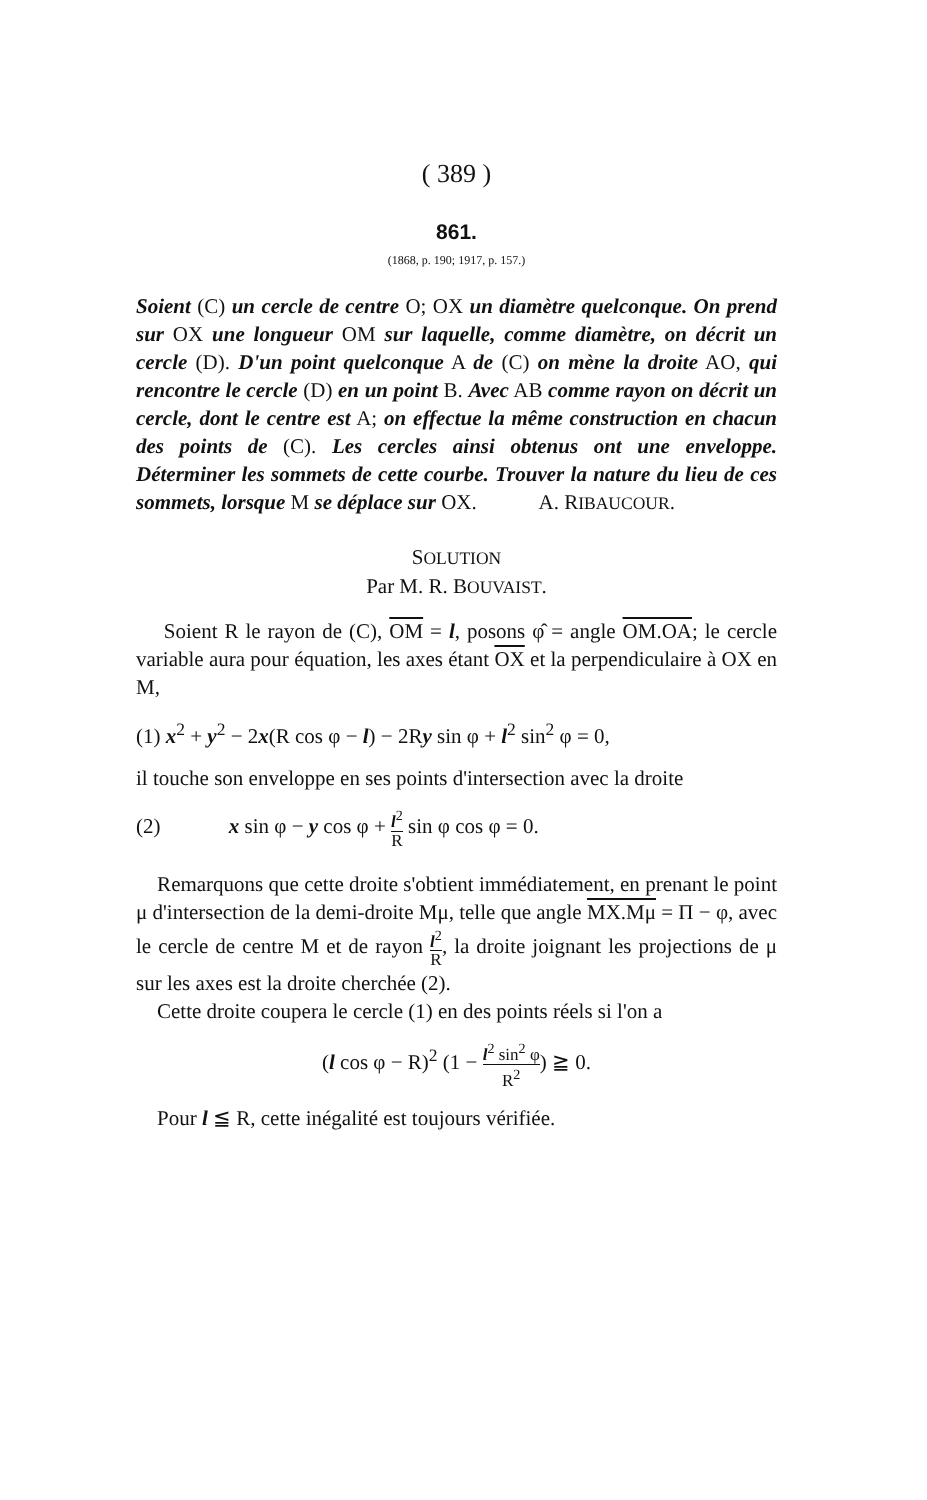( 389 )
861.
(1868, p. 190; 1917, p. 157.)
Soient (C) un cercle de centre O; OX un diamètre quelconque. On prend sur OX une longueur OM sur laquelle, comme diamètre, on décrit un cercle (D). D'un point quelconque A de (C) on mène la droite AO, qui rencontre le cercle (D) en un point B. Avec AB comme rayon on décrit un cercle, dont le centre est A; on effectue la même construction en chacun des points de (C). Les cercles ainsi obtenus ont une enveloppe. Déterminer les sommets de cette courbe. Trouver la nature du lieu de ces sommets, lorsque M se déplace sur OX. A. RIBAUCOUR.
SOLUTION
Par M. R. BOUVAIST.
Soient R le rayon de (C), OM = l, posons φ̂ = angle OM.OA; le cercle variable aura pour équation, les axes étant OX et la perpendiculaire à OX en M,
(1) x<sup>2</sup> + y<sup>2</sup> − 2x(R cos φ − l) − 2Ry sin φ + l<sup>2</sup> sin<sup>2</sup> φ = 0,
il touche son enveloppe en ses points d'intersection avec la droite
(2) x sin φ − y cos φ + l<sup>2</sup> R sin φ cos φ = 0.
Remarquons que cette droite s'obtient immédiatement, en prenant le point μ d'intersection de la demi-droite Mμ, telle que angle MX.Mμ = Π − φ, avec le cercle de centre M et de rayon l<sup>2</sup> R, la droite joignant les projections de μ sur les axes est la droite cherchée (2).
Cette droite coupera le cercle (1) en des points réels si l'on a
(l cos φ − R)<sup>2</sup> (1 − l<sup>2</sup> sin<sup>2</sup> φ R<sup>2</sup>) ≧ 0.
Pour l ≦ R, cette inégalité est toujours vérifiée.